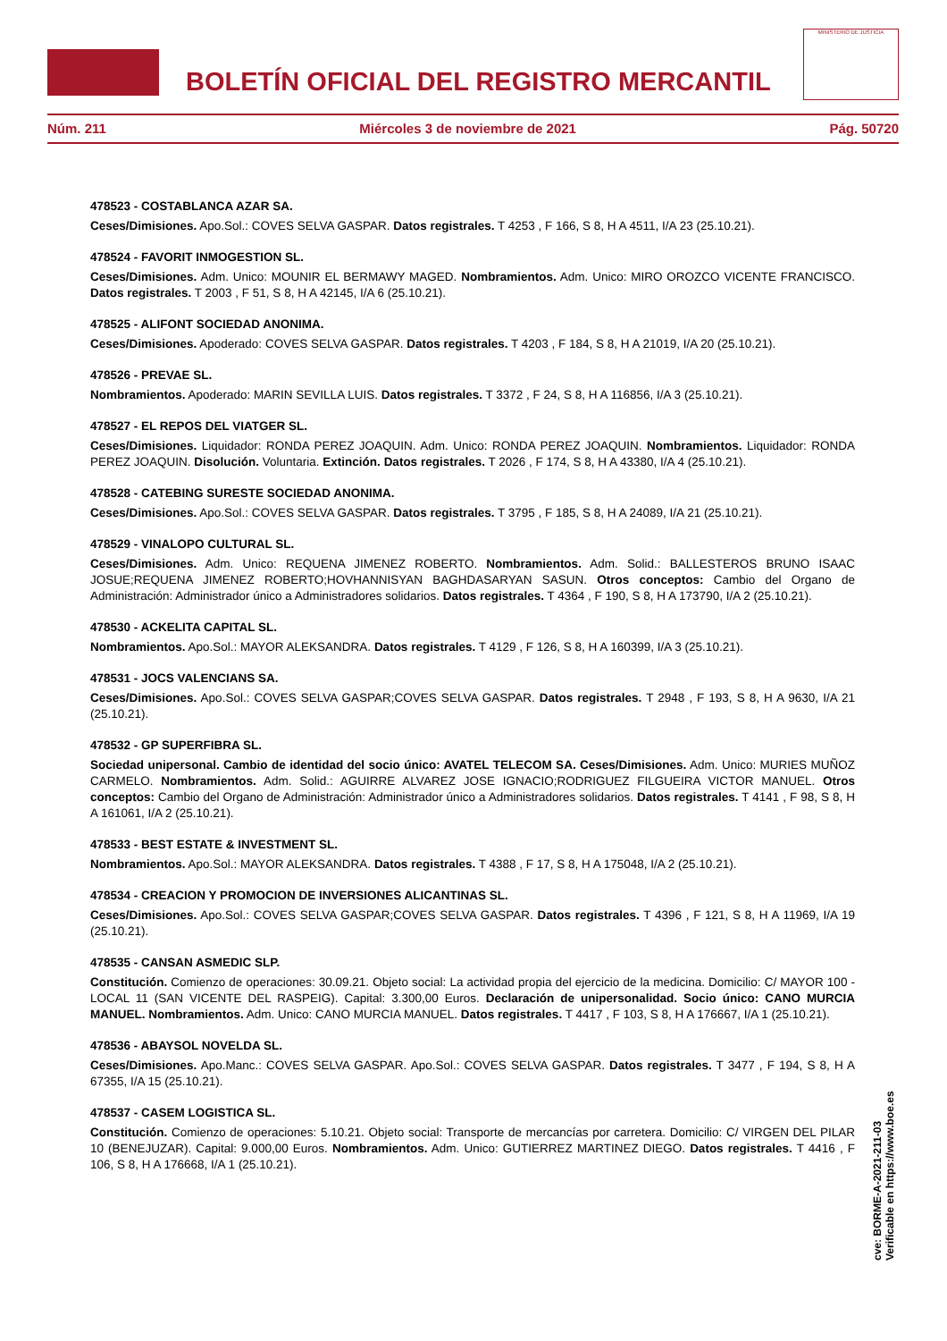BOLETÍN OFICIAL DEL REGISTRO MERCANTIL
MINISTERIO DE JUSTICIA
Núm. 211 Miércoles 3 de noviembre de 2021 Pág. 50720
478523 - COSTABLANCA AZAR SA.
Ceses/Dimisiones. Apo.Sol.: COVES SELVA GASPAR. Datos registrales. T 4253 , F 166, S 8, H A 4511, I/A 23 (25.10.21).
478524 - FAVORIT INMOGESTION SL.
Ceses/Dimisiones. Adm. Unico: MOUNIR EL BERMAWY MAGED. Nombramientos. Adm. Unico: MIRO OROZCO VICENTE FRANCISCO. Datos registrales. T 2003 , F 51, S 8, H A 42145, I/A 6 (25.10.21).
478525 - ALIFONT SOCIEDAD ANONIMA.
Ceses/Dimisiones. Apoderado: COVES SELVA GASPAR. Datos registrales. T 4203 , F 184, S 8, H A 21019, I/A 20 (25.10.21).
478526 - PREVAE SL.
Nombramientos. Apoderado: MARIN SEVILLA LUIS. Datos registrales. T 3372 , F 24, S 8, H A 116856, I/A 3 (25.10.21).
478527 - EL REPOS DEL VIATGER SL.
Ceses/Dimisiones. Liquidador: RONDA PEREZ JOAQUIN. Adm. Unico: RONDA PEREZ JOAQUIN. Nombramientos. Liquidador: RONDA PEREZ JOAQUIN. Disolución. Voluntaria. Extinción. Datos registrales. T 2026 , F 174, S 8, H A 43380, I/A 4 (25.10.21).
478528 - CATEBING SURESTE SOCIEDAD ANONIMA.
Ceses/Dimisiones. Apo.Sol.: COVES SELVA GASPAR. Datos registrales. T 3795 , F 185, S 8, H A 24089, I/A 21 (25.10.21).
478529 - VINALOPO CULTURAL SL.
Ceses/Dimisiones. Adm. Unico: REQUENA JIMENEZ ROBERTO. Nombramientos. Adm. Solid.: BALLESTEROS BRUNO ISAAC JOSUE;REQUENA JIMENEZ ROBERTO;HOVHANNISYAN BAGHDASARYAN SASUN. Otros conceptos: Cambio del Organo de Administración: Administrador único a Administradores solidarios. Datos registrales. T 4364 , F 190, S 8, H A 173790, I/A 2 (25.10.21).
478530 - ACKELITA CAPITAL SL.
Nombramientos. Apo.Sol.: MAYOR ALEKSANDRA. Datos registrales. T 4129 , F 126, S 8, H A 160399, I/A 3 (25.10.21).
478531 - JOCS VALENCIANS SA.
Ceses/Dimisiones. Apo.Sol.: COVES SELVA GASPAR;COVES SELVA GASPAR. Datos registrales. T 2948 , F 193, S 8, H A 9630, I/A 21 (25.10.21).
478532 - GP SUPERFIBRA SL.
Sociedad unipersonal. Cambio de identidad del socio único: AVATEL TELECOM SA. Ceses/Dimisiones. Adm. Unico: MURIES MUÑOZ CARMELO. Nombramientos. Adm. Solid.: AGUIRRE ALVAREZ JOSE IGNACIO;RODRIGUEZ FILGUEIRA VICTOR MANUEL. Otros conceptos: Cambio del Organo de Administración: Administrador único a Administradores solidarios. Datos registrales. T 4141 , F 98, S 8, H A 161061, I/A 2 (25.10.21).
478533 - BEST ESTATE & INVESTMENT SL.
Nombramientos. Apo.Sol.: MAYOR ALEKSANDRA. Datos registrales. T 4388 , F 17, S 8, H A 175048, I/A 2 (25.10.21).
478534 - CREACION Y PROMOCION DE INVERSIONES ALICANTINAS SL.
Ceses/Dimisiones. Apo.Sol.: COVES SELVA GASPAR;COVES SELVA GASPAR. Datos registrales. T 4396 , F 121, S 8, H A 11969, I/A 19 (25.10.21).
478535 - CANSAN ASMEDIC SLP.
Constitución. Comienzo de operaciones: 30.09.21. Objeto social: La actividad propia del ejercicio de la medicina. Domicilio: C/ MAYOR 100 - LOCAL 11 (SAN VICENTE DEL RASPEIG). Capital: 3.300,00 Euros. Declaración de unipersonalidad. Socio único: CANO MURCIA MANUEL. Nombramientos. Adm. Unico: CANO MURCIA MANUEL. Datos registrales. T 4417 , F 103, S 8, H A 176667, I/A 1 (25.10.21).
478536 - ABAYSOL NOVELDA SL.
Ceses/Dimisiones. Apo.Manc.: COVES SELVA GASPAR. Apo.Sol.: COVES SELVA GASPAR. Datos registrales. T 3477 , F 194, S 8, H A 67355, I/A 15 (25.10.21).
478537 - CASEM LOGISTICA SL.
Constitución. Comienzo de operaciones: 5.10.21. Objeto social: Transporte de mercancías por carretera. Domicilio: C/ VIRGEN DEL PILAR 10 (BENEJUZAR). Capital: 9.000,00 Euros. Nombramientos. Adm. Unico: GUTIERREZ MARTINEZ DIEGO. Datos registrales. T 4416 , F 106, S 8, H A 176668, I/A 1 (25.10.21).
cve: BORME-A-2021-211-03
Verificable en https://www.boe.es